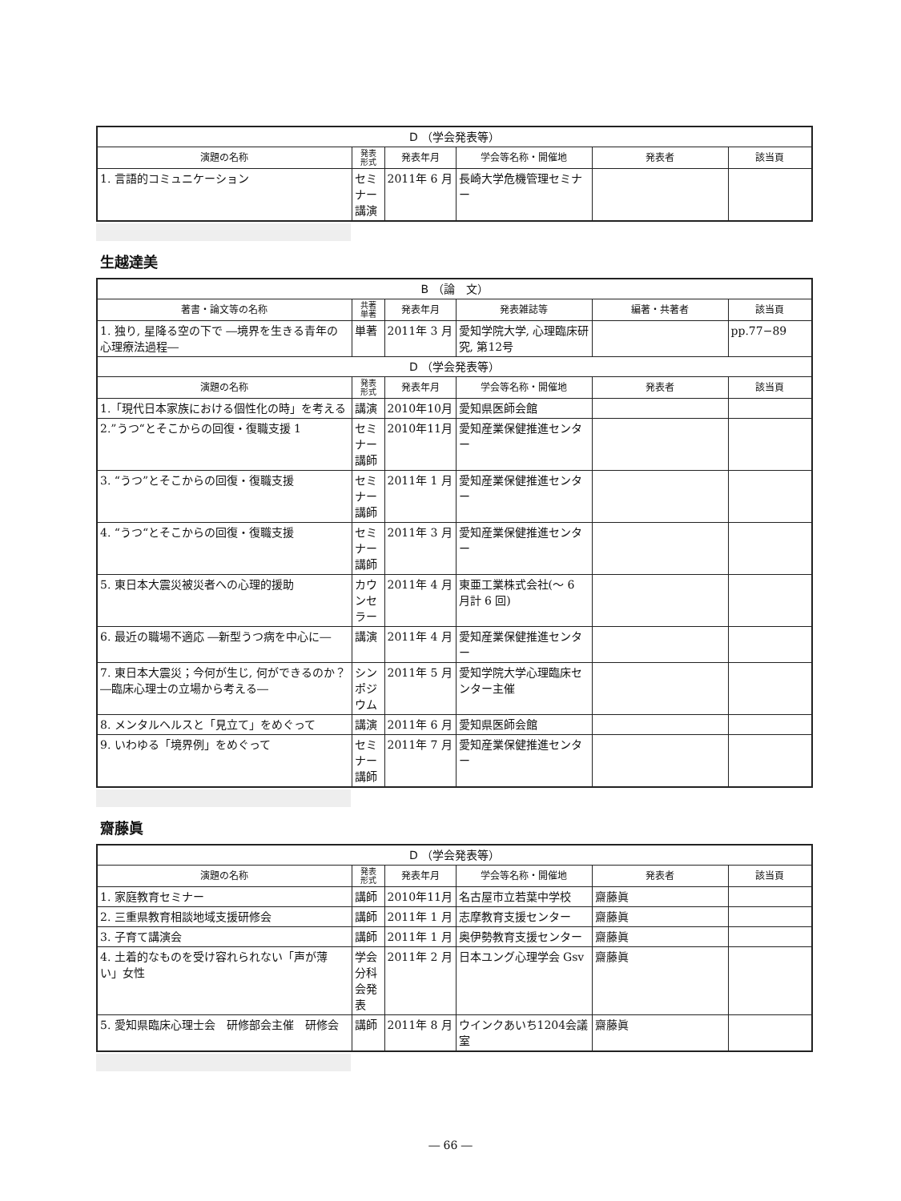| D （学会発表等） | | | | | |
| --- | --- | --- | --- | --- | --- |
| 演題の名称 | 発表 形式 | 発表年月 | 学会等名称・開催地 | 発表者 | 該当頁 |
| 1. 言語的コミュニケーション | セミナー講演 | 2011年 6 月 | 長崎大学危機管理セミナー | | |
生越達美
| B （論 文） | | | | | |
| --- | --- | --- | --- | --- | --- |
| 著書・論文等の名称 | 共著 単著 | 発表年月 | 発表雑誌等 | 編著・共著者 | 該当頁 |
| 1. 独り, 星降る空の下で ―境界を生きる青年の心理療法過程― | 単著 | 2011年 3 月 | 愛知学院大学, 心理臨床研究, 第12号 | | pp.77−89 |
| D （学会発表等） | | | | | |
| 演題の名称 | 発表 形式 | 発表年月 | 学会等名称・開催地 | 発表者 | 該当頁 |
| 1.「現代日本家族における個性化の時」を考える | 講演 | 2010年10月 | 愛知県医師会館 | | |
| 2.”うつ“とそこからの回復・復職支援 1 | セミナー講師 | 2010年11月 | 愛知産業保健推進センター | | |
| 3. “うつ”とそこからの回復・復職支援 | セミナー講師 | 2011年 1 月 | 愛知産業保健推進センター | | |
| 4. “うつ“とそこからの回復・復職支援 | セミナー講師 | 2011年 3 月 | 愛知産業保健推進センター | | |
| 5. 東日本大震災被災者への心理的援助 | カウンセラー | 2011年 4 月 | 東亜工業株式会社(〜 6 月計 6 回) | | |
| 6. 最近の職場不適応 ―新型うつ病を中心に― | 講演 | 2011年 4 月 | 愛知産業保健推進センター | | |
| 7. 東日本大震災；今何が生じ, 何ができるのか？ ―臨床心理士の立場から考える― | シンポジウム | 2011年 5 月 | 愛知学院大学心理臨床センター主催 | | |
| 8. メンタルヘルスと「見立て」をめぐって | 講演 | 2011年 6 月 | 愛知県医師会館 | | |
| 9. いわゆる「境界例」をめぐって | セミナー講師 | 2011年 7 月 | 愛知産業保健推進センター | | |
齋藤眞
| D （学会発表等） | | | | | |
| --- | --- | --- | --- | --- | --- |
| 演題の名称 | 発表 形式 | 発表年月 | 学会等名称・開催地 | 発表者 | 該当頁 |
| 1. 家庭教育セミナー | 講師 | 2010年11月 | 名古屋市立若葉中学校 | 齋藤眞 | |
| 2. 三重県教育相談地域支援研修会 | 講師 | 2011年 1 月 | 志摩教育支援センター | 齋藤眞 | |
| 3. 子育て講演会 | 講師 | 2011年 1 月 | 奥伊勢教育支援センター | 齋藤眞 | |
| 4. 土着的なものを受け容れられない「声が薄い」女性 | 学会分科会発表 | 2011年 2 月 | 日本ユング心理学会 Gsv | 齋藤眞 | |
| 5. 愛知県臨床心理士会 研修部会主催 研修会 | 講師 | 2011年 8 月 | ウインクあいち1204会議室 | 齋藤眞 | |
― 66 ―